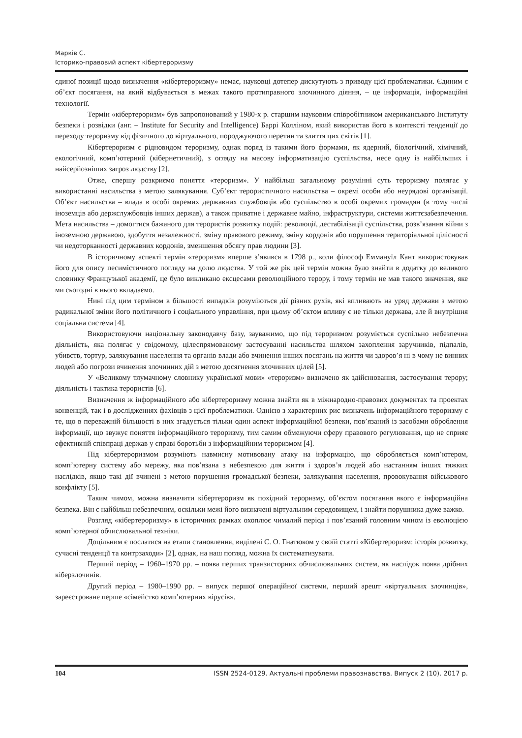Марків С.
Історико-правовий аспект кібертероризму
єдиної позиції щодо визначення «кібертероризму» немає, науковці дотепер дискутують з приводу цієї проблематики. Єдиним є об’єкт посягання, на який відбувається в межах такого протиправного злочинного діяння, – це інформація, інформаційні технології.
Термін «кібертероризм» був запропонований у 1980-х р. старшим науковим співробітником американського Інституту безпеки і розвідки (анг. – Institute for Security and Intelligence) Баррі Колліном, який використав його в контексті тенденції до переходу тероризму від фізичного до віртуального, породжуючого перетин та злиття цих світів [1].
Кібертероризм є рідновидом тероризму, однак поряд із такими його формами, як ядерний, біологічний, хімічний, екологічний, комп’ютерний (кібернетичний), з огляду на масову інформатизацію суспільства, несе одну із найбільших і найсерйозніших загроз людству [2].
Отже, спершу розкриємо поняття «тероризм». У найбільш загальному розумінні суть тероризму полягає у використанні насильства з метою залякування. Суб’єкт терористичного насильства – окремі особи або неурядові організації. Об’єкт насильства – влада в особі окремих державних службовців або суспільство в особі окремих громадян (в тому числі іноземців або держслужбовців інших держав), а також приватне і державне майно, інфраструктури, системи життєзабезпечення. Мета насильства – домогтися бажаного для терористів розвитку подій: революції, дестабілізації суспільства, розв’язання війни з іноземною державою, здобуття незалежності, зміну правового режиму, зміну кордонів або порушення територіальної цілісності чи недоторканності державних кордонів, зменшення обсягу прав людини [3].
В історичному аспекті термін «тероризм» вперше з’явився в 1798 р., коли філософ Еммануїл Кант використовував його для опису песимістичного погляду на долю людства. У той же рік цей термін можна було знайти в додатку до великого словнику Французької академії, це було викликано ексцесами революційного терору, і тому термін не мав такого значення, яке ми сьогодні в нього вкладаємо.
Нині під цим терміном в більшості випадків розуміються дії різних рухів, які впливають на уряд держави з метою радикальної зміни його політичного і соціального управління, при цьому об’єктом впливу є не тільки держава, але й внутрішня соціальна система [4].
Використовуючи національну законодавчу базу, зауважимо, що під тероризмом розуміється суспільно небезпечна діяльність, яка полягає у свідомому, цілеспрямованому застосуванні насильства шляхом захоплення заручників, підпалів, убивств, тортур, залякування населення та органів влади або вчинення інших посягань на життя чи здоров’я ні в чому не винних людей або погрози вчинення злочинних дій з метою досягнення злочинних цілей [5].
У «Великому тлумачному словнику української мови» «тероризм» визначено як здійснювання, застосування терору; діяльність і тактика терористів [6].
Визначення ж інформаційного або кібертероризму можна знайти як в міжнародно-правових документах та проектах конвенцій, так і в дослідженнях фахівців з цієї проблематики. Однією з характерних рис визначень інформаційного тероризму є те, що в переважній більшості в них згадується тільки один аспект інформаційної безпеки, пов’язаний із засобами оброблення інформації, що звужує поняття інформаційного тероризму, тим самим обмежуючи сферу правового регулювання, що не сприяє ефективній співпраці держав у справі боротьби з інформаційним тероризмом [4].
Під кібертероризмом розуміють навмисну мотивовану атаку на інформацію, що обробляється комп’ютером, комп’ютерну систему або мережу, яка пов’язана з небезпекою для життя і здоров’я людей або настанням інших тяжких наслідків, якщо такі дії вчинені з метою порушення громадської безпеки, залякування населення, провокування військового конфлікту [5].
Таким чимом, можна визначити кібертероризм як похідний тероризму, об’єктом посягання якого є інформаційна безпека. Він є найбільш небезпечним, оскільки межі його визначені віртуальним середовищем, і знайти порушника дуже важко.
Розгляд «кібертероризму» в історичних рамках охоплює чималий період і пов’язаний головним чином із еволюцією комп’ютерної обчислювальної техніки.
Доцільним є послатися на етапи становлення, виділені С. О. Гнатюком у своїй статті «Кібертероризм: історія розвитку, сучасні тенденції та контрзаходи» [2], однак, на наш погляд, можна їх систематизувати.
Перший період – 1960–1970 рр. – поява перших транзисторних обчислювальних систем, як наслідок поява дрібних кіберзлочинів.
Другий період – 1980–1990 рр. – випуск першої операційної системи, перший арешт «віртуальних злочинців», зареєстроване перше «сімейство комп’ютерних вірусів».
104 ISSN 2524-0129. Актуальні проблеми правознавства. Випуск 2 (10). 2017 р.